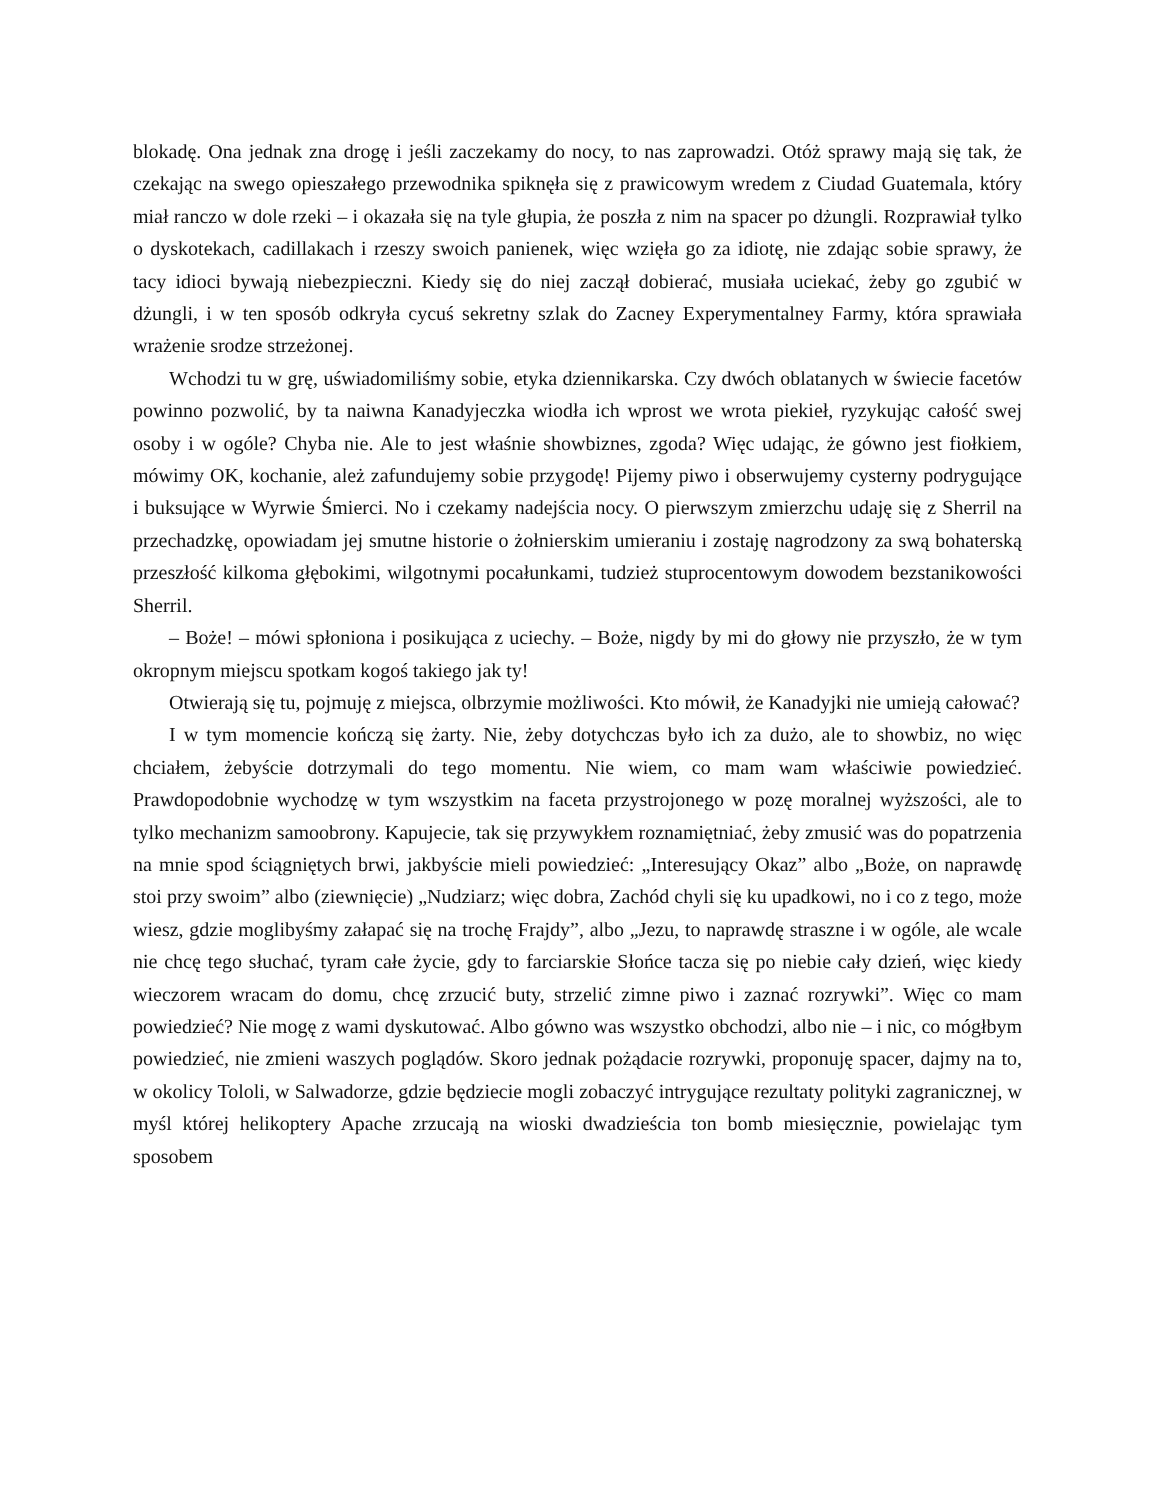blokadę. Ona jednak zna drogę i jeśli zaczekamy do nocy, to nas zaprowadzi. Otóż sprawy mają się tak, że czekając na swego opieszałego przewodnika spiknęła się z prawicowym wredem z Ciudad Guatemala, który miał ranczo w dole rzeki – i okazała się na tyle głupia, że poszła z nim na spacer po dżungli. Rozprawiał tylko o dyskotekach, cadillakach i rzeszy swoich panienek, więc wzięła go za idiotę, nie zdając sobie sprawy, że tacy idioci bywają niebezpieczni. Kiedy się do niej zaczął dobierać, musiała uciekać, żeby go zgubić w dżungli, i w ten sposób odkryła cycuś sekretny szlak do Zacney Experymentalney Farmy, która sprawiała wrażenie srodze strzeżonej.
Wchodzi tu w grę, uświadomiliśmy sobie, etyka dziennikarska. Czy dwóch oblatanych w świecie facetów powinno pozwolić, by ta naiwna Kanadyjeczka wiodła ich wprost we wrota piekieł, ryzykując całość swej osoby i w ogóle? Chyba nie. Ale to jest właśnie showbiznes, zgoda? Więc udając, że gówno jest fiołkiem, mówimy OK, kochanie, ależ zafundujemy sobie przygodę! Pijemy piwo i obserwujemy cysterny podrygujące i buksujące w Wyrwie Śmierci. No i czekamy nadejścia nocy. O pierwszym zmierzchu udaję się z Sherril na przechadzkę, opowiadam jej smutne historie o żołnierskim umieraniu i zostaję nagrodzony za swą bohaterską przeszłość kilkoma głębokimi, wilgotnymi pocałunkami, tudzież stuprocentowym dowodem bezstanikowości Sherril.
– Boże! – mówi spłoniona i posikująca z uciechy. – Boże, nigdy by mi do głowy nie przyszło, że w tym okropnym miejscu spotkam kogoś takiego jak ty!
Otwierają się tu, pojmuję z miejsca, olbrzymie możliwości. Kto mówił, że Kanadyjki nie umieją całować?
I w tym momencie kończą się żarty. Nie, żeby dotychczas było ich za dużo, ale to showbiz, no więc chciałem, żebyście dotrzymali do tego momentu. Nie wiem, co mam wam właściwie powiedzieć. Prawdopodobnie wychodzę w tym wszystkim na faceta przystrojonego w pozę moralnej wyższości, ale to tylko mechanizm samoobrony. Kapujecie, tak się przywykłem roznamiętniać, żeby zmusić was do popatrzenia na mnie spod ściągniętych brwi, jakbyście mieli powiedzieć: „Interesujący Okaz” albo „Boże, on naprawdę stoi przy swoim” albo (ziewnięcie) „Nudziarz; więc dobra, Zachód chyli się ku upadkowi, no i co z tego, może wiesz, gdzie moglibyśmy załapać się na trochę Frajdy”, albo „Jezu, to naprawdę straszne i w ogóle, ale wcale nie chcę tego słuchać, tyram całe życie, gdy to farciarskie Słońce tacza się po niebie cały dzień, więc kiedy wieczorem wracam do domu, chcę zrzucić buty, strzelić zimne piwo i zaznać rozrywki”. Więc co mam powiedzieć? Nie mogę z wami dyskutować. Albo gówno was wszystko obchodzi, albo nie – i nic, co mógłbym powiedzieć, nie zmieni waszych poglądów. Skoro jednak pożądacie rozrywki, proponuję spacer, dajmy na to, w okolicy Tololi, w Salwadorze, gdzie będziecie mogli zobaczyć intrygujące rezultaty polityki zagranicznej, w myśl której helikoptery Apache zrzucają na wioski dwadzieścia ton bomb miesięcznie, powielając tym sposobem